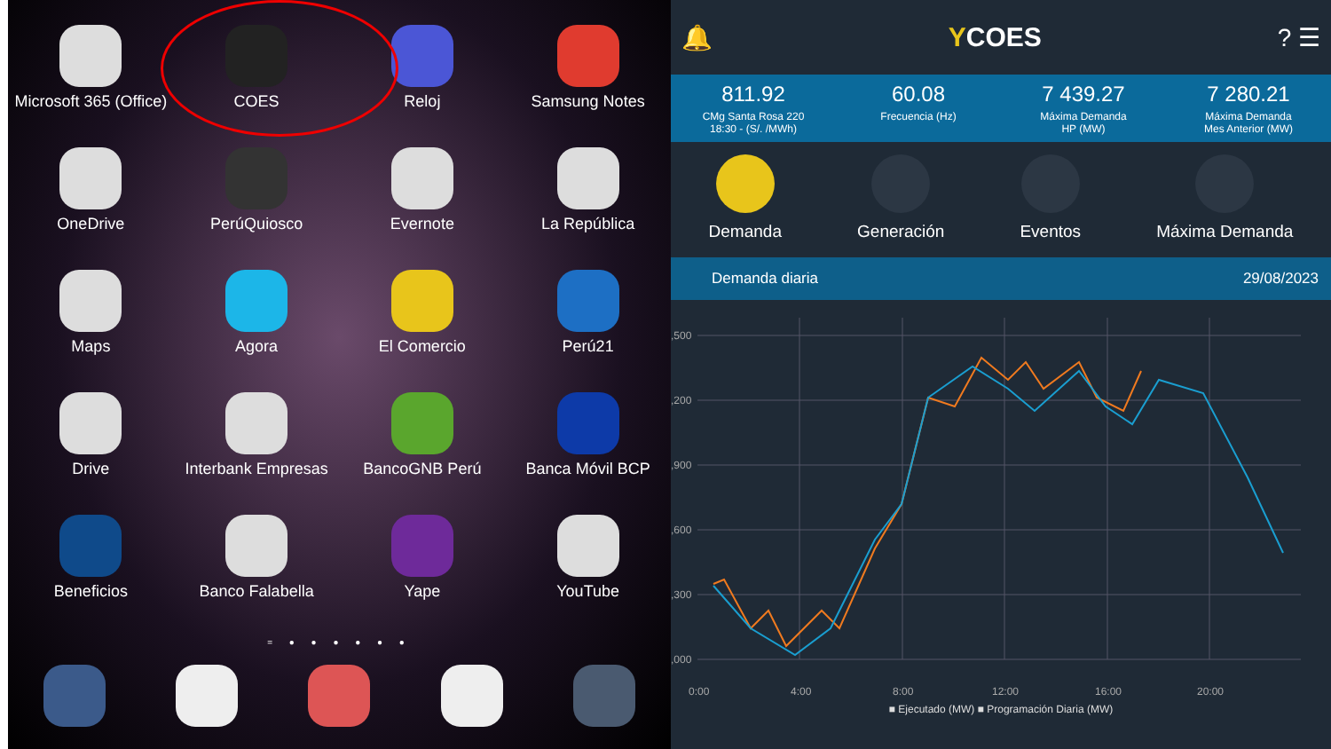Microsoft 365 (Office)
COES
Reloj
Samsung Notes
OneDrive
PerúQuiosco
Evernote
La República
Maps
Agora
El Comercio
Perú21
Drive
Interbank Empresas
BancoGNB Perú
Banca Móvil BCP
Beneficios
Banco Falabella
Yape
YouTube
= ● ● ● ● ● ●
🔔 YCOES? ☰
811.92
CMg Santa Rosa 220
18:30 - (S/. /MWh)
60.08
Frecuencia (Hz)
7 439.27
Máxima Demanda
HP (MW)
7 280.21
Máxima Demanda
Mes Anterior (MW)
Demanda Generación Eventos Máxima Demanda
Demanda diaria 29/08/2023
,500
,200
,900
,600
,300
,000
0:00
4:00
8:00
12:00
16:00
20:00
■ Ejecutado (MW) ■ Programación Diaria (MW)